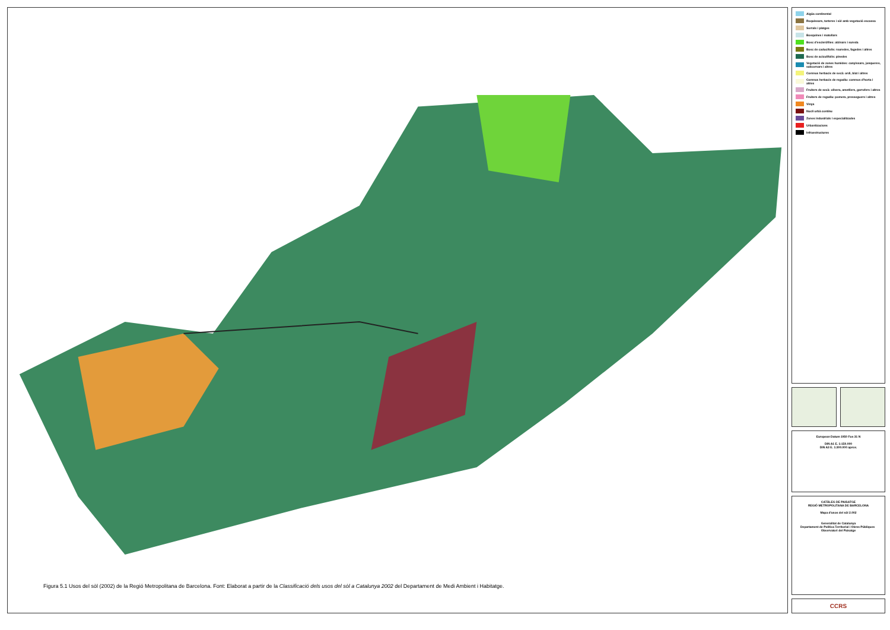Figura 5.1 Usos del sòl (2002) de la Regió Metropolitana de Barcelona. Font: Elaborat a partir de la Classificació dels usos del sòl a Catalunya 2002 del Departament de Medi Ambient i Habitatge.
Aigüa continental
Roquissars, tarteres i sòl amb vegetació escassa
Sorrals i platges
Bosquines i matollars
Bosc d'escleròfiles: alzinars i sureda
Bosc de caducifolis: rouredes, fagedes i altres
Bosc de aciculifolis: pinedes
Vegetació de zones humides: canyissars, jonqueres, salicornars i altres
Conreus herbacis de secà: ordi, blat i altres
Conreus herbacis de regadiu: conreus d'horta i altres
Fruiters de secà: olivera, ametllers, garrofers i altres
Fruiters de regadiu: pomera, presseguers i altres
Vinya
Nucli urbà continu
Zones industrials i especialitzades
Urbanitzacions
Infraestructures
European Datum 1950 Fus 31 N
DIN A1 E. 1:150.000
DIN A3 E. 1:300.000 aprox.
CATÀLEG DE PAISATGE
REGIÓ METROPOLITANA DE BARCELONA
Mapa d'usos del sòl 2.002
Generalitat de Catalunya
Departament de Política Territorial i Obres Públiques Observatori del Paisatge
CCRS